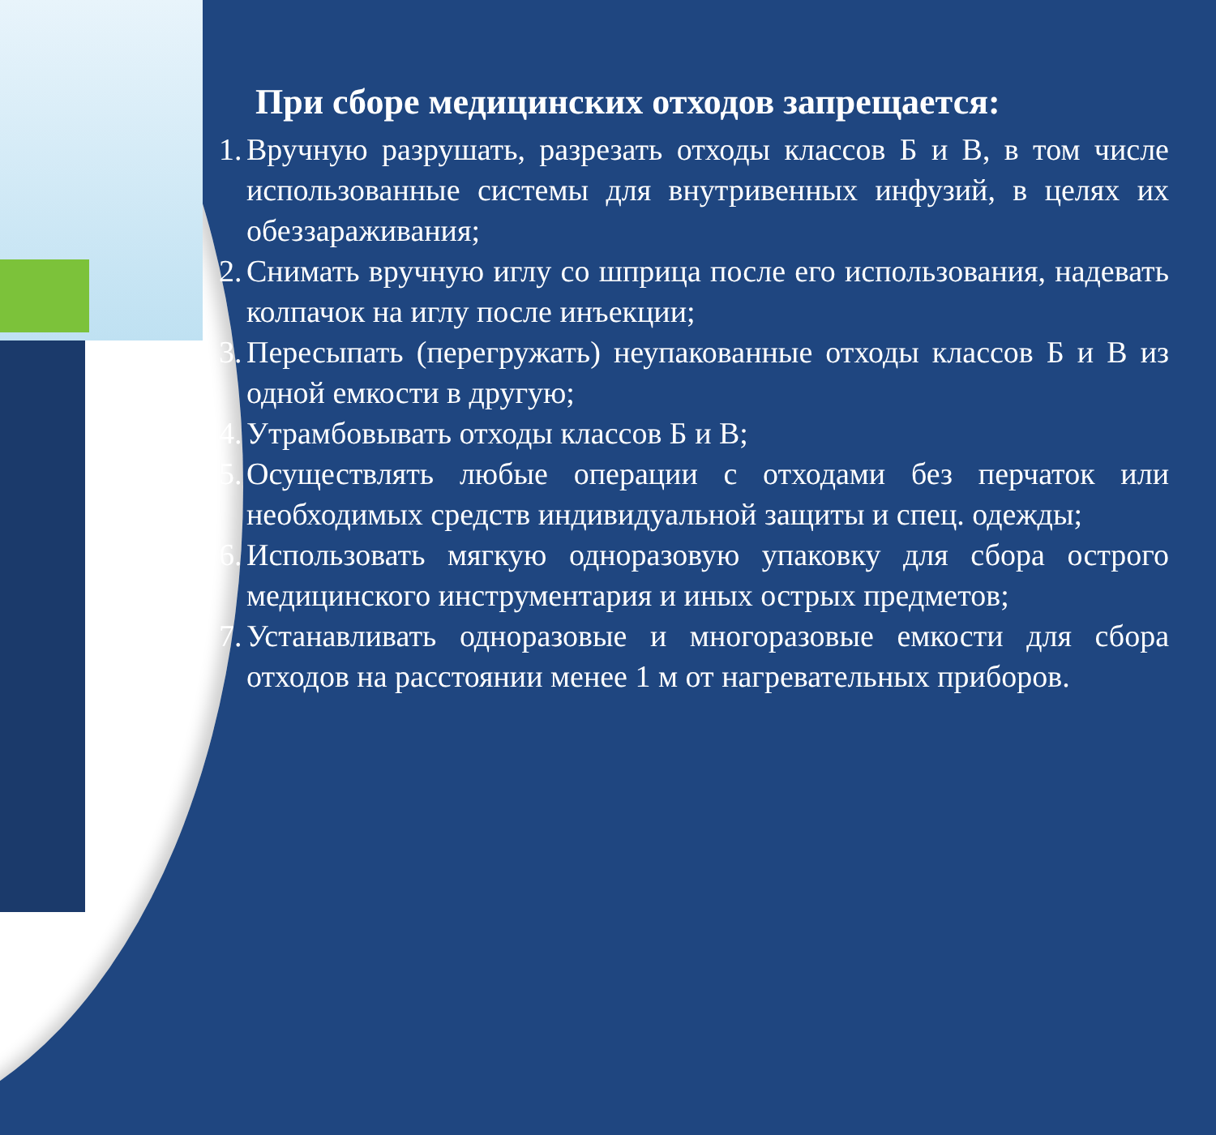При сборе медицинских отходов запрещается:
1. Вручную разрушать, разрезать отходы классов Б и В, в том числе использованные системы для внутривенных инфузий, в целях их обеззараживания;
2. Снимать вручную иглу со шприца после его использования, надевать колпачок на иглу после инъекции;
3. Пересыпать (перегружать) неупакованные отходы классов Б и В из одной емкости в другую;
4. Утрамбовывать отходы классов Б и В;
5. Осуществлять любые операции с отходами без перчаток или необходимых средств индивидуальной защиты и спец. одежды;
6. Использовать мягкую одноразовую упаковку для сбора острого медицинского инструментария и иных острых предметов;
7. Устанавливать одноразовые и многоразовые емкости для сбора отходов на расстоянии менее 1 м от нагревательных приборов.